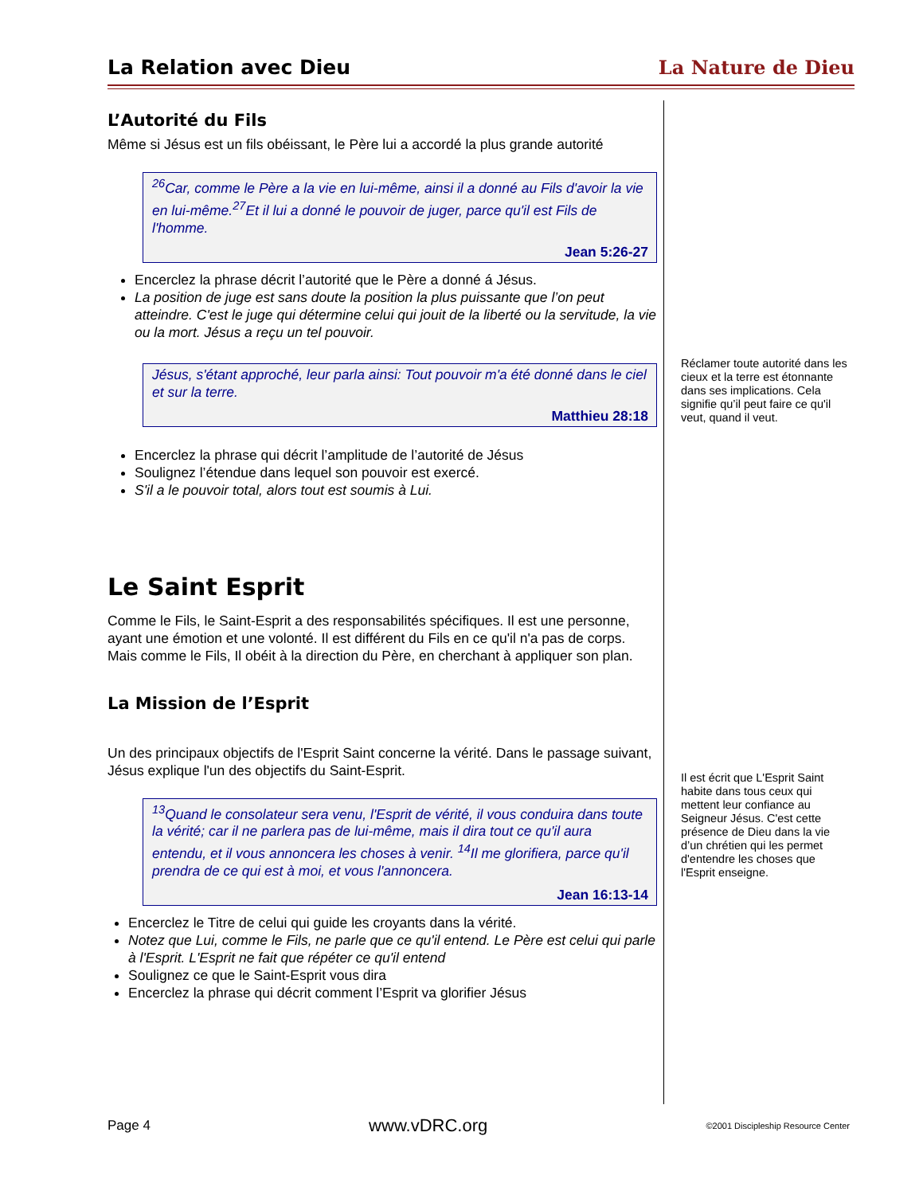La Relation avec Dieu La Nature de Dieu
L’Autorité du Fils
Même si Jésus est un fils obéissant, le Père lui a accordé la plus grande autorité
<sup>26</sup> Car, comme le Père a la vie en lui-même, ainsi il a donné au Fils d'avoir la vie en lui-même.<sup>27</sup>Et il lui a donné le pouvoir de juger, parce qu'il est Fils de l'homme.
Jean 5:26-27
Encerclez la phrase décrit l’autorité que le Père a donné á Jésus.
La position de juge est sans doute la position la plus puissante que l’on peut atteindre. C'est le juge qui détermine celui qui jouit de la liberté ou la servitude, la vie ou la mort. Jésus a reçu un tel pouvoir.
Jésus, s'étant approché, leur parla ainsi: Tout pouvoir m'a été donné dans le ciel et sur la terre.
Matthieu 28:18
Encerclez la phrase qui décrit l’amplitude de l’autorité de Jésus
Soulignez l’étendue dans lequel son pouvoir est exercé.
S'il a le pouvoir total, alors tout est soumis à Lui.
Le Saint Esprit
Comme le Fils, le Saint-Esprit a des responsabilités spécifiques. Il est une personne, ayant une émotion et une volonté. Il est différent du Fils en ce qu'il n'a pas de corps. Mais comme le Fils, Il obéit à la direction du Père, en cherchant à appliquer son plan.
La Mission de l’Esprit
Un des principaux objectifs de l'Esprit Saint concerne la vérité. Dans le passage suivant, Jésus explique l'un des objectifs du Saint-Esprit.
<sup>13</sup> Quand le consolateur sera venu, l'Esprit de vérité, il vous conduira dans toute la vérité; car il ne parlera pas de lui-même, mais il dira tout ce qu'il aura entendu, et il vous annoncera les choses à venir. <sup>14</sup>Il me glorifiera, parce qu'il prendra de ce qui est à moi, et vous l'annoncera.
Jean 16:13-14
Encerclez le Titre de celui qui guide les croyants dans la vérité.
Notez que Lui, comme le Fils, ne parle que ce qu'il entend. Le Père est celui qui parle à l'Esprit. L'Esprit ne fait que répéter ce qu'il entend
Soulignez ce que le Saint-Esprit vous dira
Encerclez la phrase qui décrit comment l’Esprit va glorifier Jésus
Réclamer toute autorité dans les cieux et la terre est étonnante dans ses implications. Cela signifie qu’il peut faire ce qu'il veut, quand il veut.
Il est écrit que L'Esprit Saint habite dans tous ceux qui mettent leur confiance au Seigneur Jésus. C'est cette présence de Dieu dans la vie d’un chrétien qui les permet d'entendre les choses que l'Esprit enseigne.
Page 4 www.vDRC.org ©2001 Discipleship Resource Center